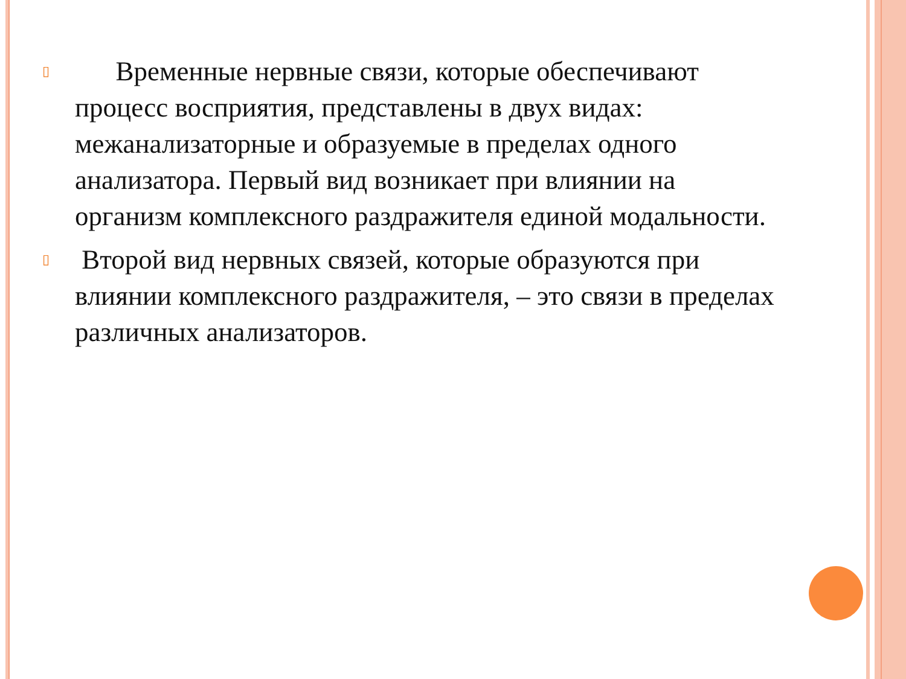▯
Временные нервные связи, которые обеспечивают процесс восприятия, представлены в двух видах: межанализаторные и образуемые в пределах одного анализатора. Первый вид возникает при влиянии на организм комплексного раздражителя единой модальности.
▯
Второй вид нервных связей, которые образуются при влиянии комплексного раздражителя, – это связи в пределах различных анализаторов.